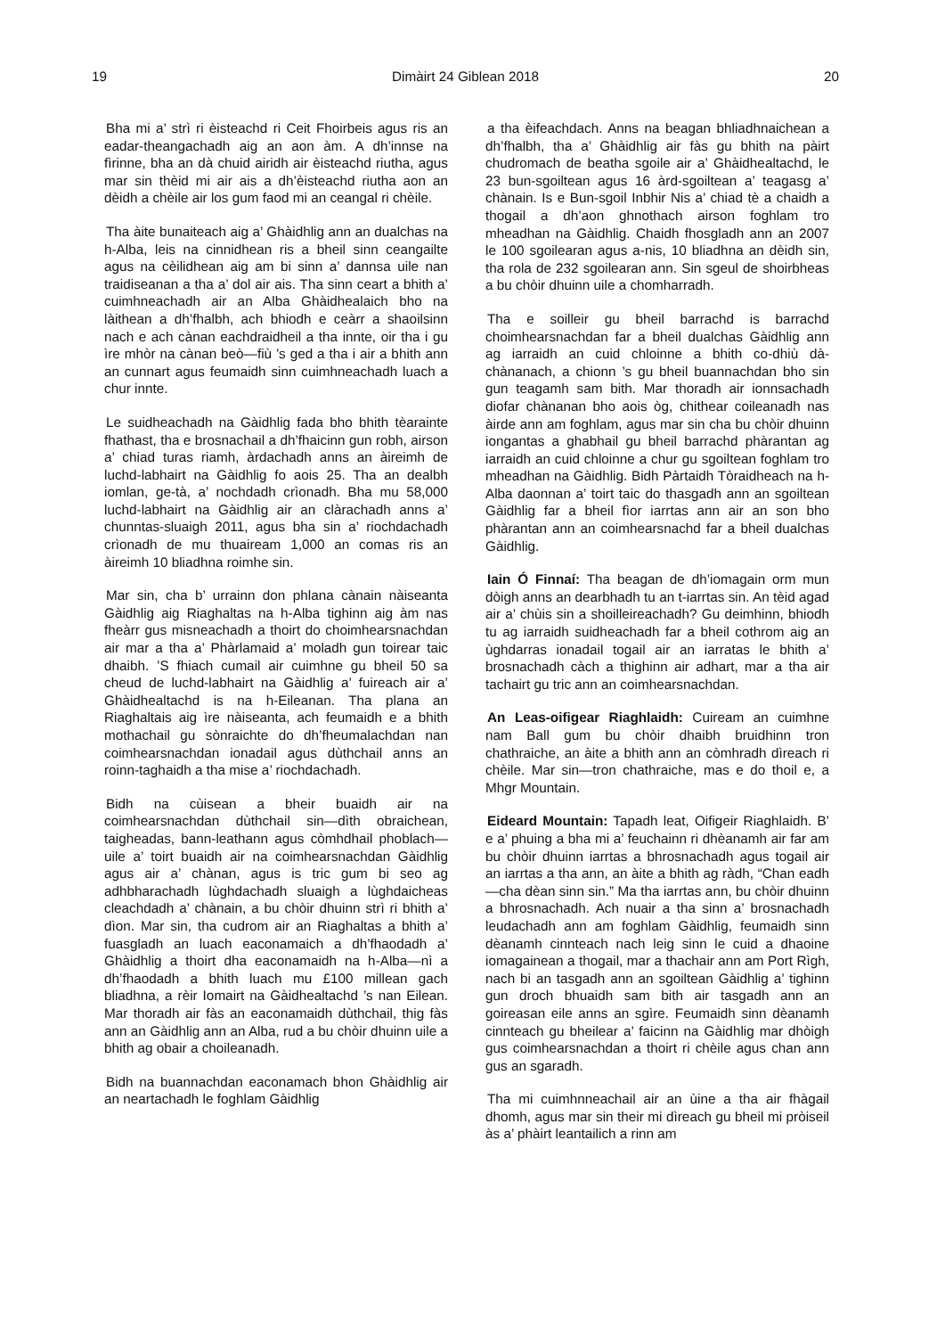19 Dimàirt 24 Giblean 2018 20
Bha mi a’ strì ri èisteachd ri Ceit Fhoirbeis agus ris an eadar-theangachadh aig an aon àm. A dh’innse na fìrinne, bha an dà chuid airidh air èisteachd riutha, agus mar sin thèid mi air ais a dh’èisteachd riutha aon an dèidh a chèile air los gum faod mi an ceangal ri chèile.
Tha àite bunaiteach aig a’ Ghàidhlig ann an dualchas na h-Alba, leis na cinnidhean ris a bheil sinn ceangailte agus na cèilidhean aig am bi sinn a’ dannsa uile nan traidiseanan a tha a’ dol air ais. Tha sinn ceart a bhith a’ cuimhneachadh air an Alba Ghàidhealaich bho na làithean a dh’fhalbh, ach bhiodh e ceàrr a shaoilsinn nach e ach cànan eachdraidheil a tha innte, oir tha i gu ìre mhòr na cànan beò—fiù ’s ged a tha i air a bhith ann an cunnart agus feumaidh sinn cuimhneachadh luach a chur innte.
Le suidheachadh na Gàidhlig fada bho bhith tèarainte fhathast, tha e brosnachail a dh’fhaicinn gun robh, airson a’ chiad turas riamh, àrdachadh anns an àireimh de luchd-labhairt na Gàidhlig fo aois 25. Tha an dealbh iomlan, ge-tà, a’ nochdadh crìonadh. Bha mu 58,000 luchd-labhairt na Gàidhlig air an clàrachadh anns a’ chunntas-sluaigh 2011, agus bha sin a’ riochdachadh crìonadh de mu thuaiream 1,000 an comas ris an àireimh 10 bliadhna roimhe sin.
Mar sin, cha b’ urrainn don phlana cànain nàiseanta Gàidhlig aig Riaghaltas na h-Alba tighinn aig àm nas fheàrr gus misneachadh a thoirt do choimhearsnachdan air mar a tha a’ Phàrlamaid a’ moladh gun toirear taic dhaibh. ’S fhiach cumail air cuimhne gu bheil 50 sa cheud de luchd-labhairt na Gàidhlig a’ fuireach air a’ Ghàidhealtachd is na h-Eileanan. Tha plana an Riaghaltais aig ìre nàiseanta, ach feumaidh e a bhith mothachail gu sònraichte do dh’fheumalachdan nan coimhearsnachdan ionadail agus dùthchail anns an roinn-taghaidh a tha mise a’ riochdachadh.
Bidh na cùisean a bheir buaidh air na coimhearsnachdan dùthchail sin—dìth obraichean, taigheadas, bann-leathann agus còmhdhail phoblach—uile a’ toirt buaidh air na coimhearsnachdan Gàidhlig agus air a’ chànan, agus is tric gum bi seo ag adhbharachadh lùghdachadh sluaigh a lùghdaicheas cleachdadh a’ chànain, a bu chòir dhuinn strì ri bhith a’ dìon. Mar sin, tha cudrom air an Riaghaltas a bhith a’ fuasgladh an luach eaconamaich a dh’fhaodadh a’ Ghàidhlig a thoirt dha eaconamaidh na h-Alba—nì a dh’fhaodadh a bhith luach mu £100 millean gach bliadhna, a rèir Iomairt na Gàidhealtachd ’s nan Eilean. Mar thoradh air fàs an eaconamaidh dùthchail, thig fàs ann an Gàidhlig ann an Alba, rud a bu chòir dhuinn uile a bhith ag obair a choileanadh.
Bidh na buannachdan eaconamach bhon Ghàidhlig air an neartachadh le foghlam Gàidhlig
a tha èifeachdach. Anns na beagan bhliadhnaichean a dh’fhalbh, tha a’ Ghàidhlig air fàs gu bhith na pàirt chudromach de beatha sgoile air a’ Ghàidhealtachd, le 23 bun-sgoiltean agus 16 àrd-sgoiltean a’ teagasg a’ chànain. Is e Bun-sgoil Inbhir Nis a’ chiad tè a chaidh a thogail a dh’aon ghnothach airson foghlam tro mheadhan na Gàidhlig. Chaidh fhosgladh ann an 2007 le 100 sgoilearan agus a-nis, 10 bliadhna an dèidh sin, tha rola de 232 sgoilearan ann. Sin sgeul de shoirbheas a bu chòir dhuinn uile a chomharradh.
Tha e soilleir gu bheil barrachd is barrachd choimhearsnachdan far a bheil dualchas Gàidhlig ann ag iarraidh an cuid chloinne a bhith co-dhiù dà-chànanach, a chionn ’s gu bheil buannachdan bho sin gun teagamh sam bith. Mar thoradh air ionnsachadh diofar chànanan bho aois òg, chithear coileanadh nas àirde ann am foghlam, agus mar sin cha bu chòir dhuinn iongantas a ghabhail gu bheil barrachd phàrantan ag iarraidh an cuid chloinne a chur gu sgoiltean foghlam tro mheadhan na Gàidhlig. Bidh Pàrtaidh Tòraidheach na h-Alba daonnan a’ toirt taic do thasgadh ann an sgoiltean Gàidhlig far a bheil fìor iarrtas ann air an son bho phàrantan ann an coimhearsnachd far a bheil dualchas Gàidhlig.
Iain Ó Finnaí: Tha beagan de dh’iomagain orm mun dòigh anns an dearbhadh tu an t-iarrtas sin. An tèid agad air a’ chùis sin a shoilleireachadh? Gu deimhinn, bhiodh tu ag iarraidh suidheachadh far a bheil cothrom aig an ùghdarras ionadail togail air an iarratas le bhith a’ brosnachadh càch a thighinn air adhart, mar a tha air tachairt gu tric ann an coimhearsnachdan.
An Leas-oifigear Riaghlaidh: Cuiream an cuimhne nam Ball gum bu chòir dhaibh bruidhinn tron chathraiche, an àite a bhith ann an còmhradh dìreach ri chèile. Mar sin—tron chathraiche, mas e do thoil e, a Mhgr Mountain.
Eideard Mountain: Tapadh leat, Oifigeir Riaghlaidh. B’ e a’ phuing a bha mi a’ feuchainn ri dhèanamh air far am bu chòir dhuinn iarrtas a bhrosnachadh agus togail air an iarrtas a tha ann, an àite a bhith ag ràdh, “Chan eadh—cha dèan sinn sin.” Ma tha iarrtas ann, bu chòir dhuinn a bhrosnachadh. Ach nuair a tha sinn a’ brosnachadh leudachadh ann am foghlam Gàidhlig, feumaidh sinn dèanamh cinnteach nach leig sinn le cuid a dhaoine iomagainean a thogail, mar a thachair ann am Port Rìgh, nach bi an tasgadh ann an sgoiltean Gàidhlig a’ tighinn gun droch bhuaidh sam bith air tasgadh ann an goireasan eile anns an sgìre. Feumaidh sinn dèanamh cinnteach gu bheilear a’ faicinn na Gàidhlig mar dhòigh gus coimhearsnachdan a thoirt ri chèile agus chan ann gus an sgaradh.
Tha mi cuimhnneachail air an ùine a tha air fhàgail dhomh, agus mar sin their mi dìreach gu bheil mi pròiseil às a’ phàirt leantailich a rinn am